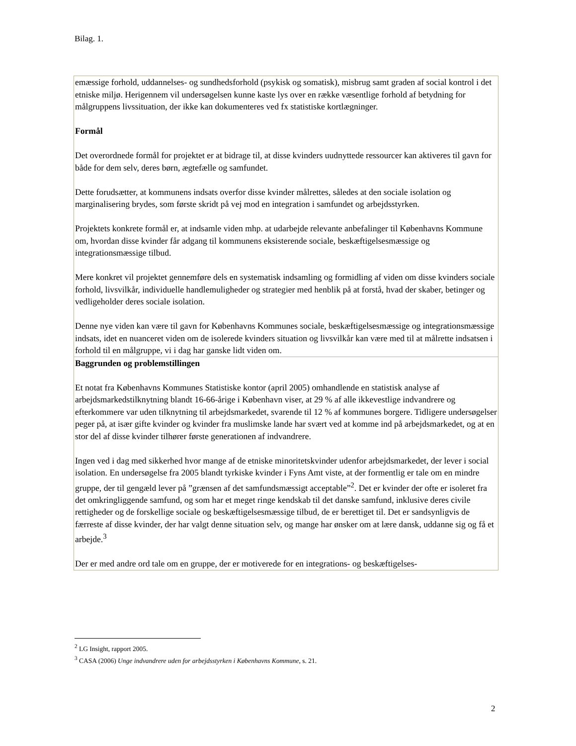Bilag. 1.
emæssige forhold, uddannelses- og sundhedsforhold (psykisk og somatisk), misbrug samt graden af social kontrol i det etniske miljø. Herigennem vil undersøgelsen kunne kaste lys over en række væsentlige forhold af betydning for målgruppens livssituation, der ikke kan dokumenteres ved fx statistiske kortlægninger.
Formål
Det overordnede formål for projektet er at bidrage til, at disse kvinders uudnyttede ressourcer kan aktiveres til gavn for både for dem selv, deres børn, ægtefælle og samfundet.
Dette forudsætter, at kommunens indsats overfor disse kvinder målrettes, således at den sociale isolation og marginalisering brydes, som første skridt på vej mod en integration i samfundet og arbejdsstyrken.
Projektets konkrete formål er, at indsamle viden mhp. at udarbejde relevante anbefalinger til Københavns Kommune om, hvordan disse kvinder får adgang til kommunens eksisterende sociale, beskæftigelsesmæssige og integrationsmæssige tilbud.
Mere konkret vil projektet gennemføre dels en systematisk indsamling og formidling af viden om disse kvinders sociale forhold, livsvilkår, individuelle handlemuligheder og strategier med henblik på at forstå, hvad der skaber, betinger og vedligeholder deres sociale isolation.
Denne nye viden kan være til gavn for Københavns Kommunes sociale, beskæftigelsesmæssige og integrationsmæssige indsats, idet en nuanceret viden om de isolerede kvinders situation og livsvilkår kan være med til at målrette indsatsen i forhold til en målgruppe, vi i dag har ganske lidt viden om.
Baggrunden og problemstillingen
Et notat fra Københavns Kommunes Statistiske kontor (april 2005) omhandlende en statistisk analyse af arbejdsmarkedstilknytning blandt 16-66-årige i København viser, at 29 % af alle ikkevestlige indvandrere og efterkommere var uden tilknytning til arbejdsmarkedet, svarende til 12 % af kommunes borgere. Tidligere undersøgelser peger på, at især gifte kvinder og kvinder fra muslimske lande har svært ved at komme ind på arbejdsmarkedet, og at en stor del af disse kvinder tilhører første generationen af indvandrere.
Ingen ved i dag med sikkerhed hvor mange af de etniske minoritetskvinder udenfor arbejdsmarkedet, der lever i social isolation. En undersøgelse fra 2005 blandt tyrkiske kvinder i Fyns Amt viste, at der formentlig er tale om en mindre gruppe, der til gengæld lever på ”grænsen af det samfundsmæssigt acceptable”<sup>2</sup>. Det er kvinder der ofte er isoleret fra det omkringliggende samfund, og som har et meget ringe kendskab til det danske samfund, inklusive deres civile rettigheder og de forskellige sociale og beskæftigelsesmæssige tilbud, de er berettiget til. Det er sandsynligvis de færreste af disse kvinder, der har valgt denne situation selv, og mange har ønsker om at lære dansk, uddanne sig og få et arbejde.<sup>3</sup>
Der er med andre ord tale om en gruppe, der er motiverede for en integrations- og beskæftigelses-
<sup>2</sup> LG Insight, rapport 2005.
<sup>3</sup> CASA (2006) Unge indvandrere uden for arbejdsstyrken i Københavns Kommune, s. 21.
2